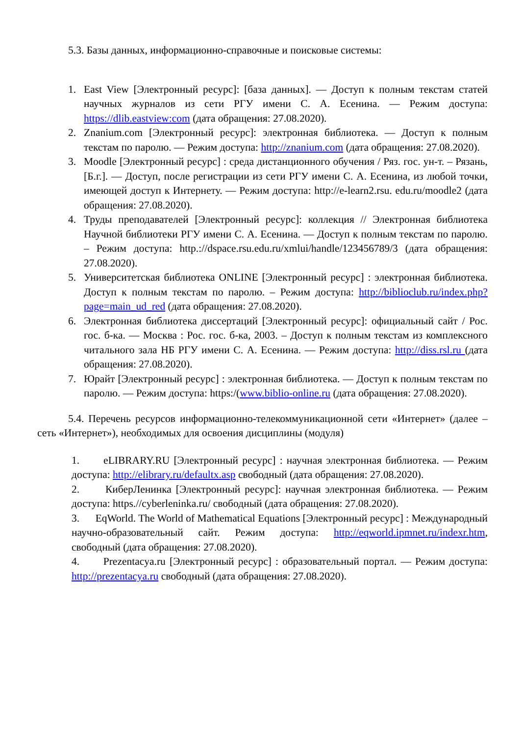5.3. Базы данных, информационно-справочные и поисковые системы:
1. East View [Электронный ресурс]: [база данных]. — Доступ к полным текстам статей научных журналов из сети РГУ имени С. А. Есенина. — Режим доступа: https://dlib.eastview:com (дата обращения: 27.08.2020).
2. Znanium.com [Электронный ресурс]: электронная библиотека. — Доступ к полным текстам по паролю. — Режим доступа: http://znanium.com (дата обращения: 27.08.2020).
3. Moodle [Электронный ресурс] : среда дистанционного обучения / Ряз. гос. ун-т. – Рязань, [Б.г.]. — Доступ, после регистрации из сети РГУ имени С. А. Есенина, из любой точки, имеющей доступ к Интернету. — Режим доступа: http://e-learn2.rsu. edu.ru/moodle2 (дата обращения: 27.08.2020).
4. Труды преподавателей [Электронный ресурс]: коллекция // Электронная библиотека Научной библиотеки РГУ имени С. А. Есенина. — Доступ к полным текстам по паролю. – Режим доступа: http.://dspace.rsu.edu.ru/xmlui/handle/123456789/3 (дата обращения: 27.08.2020).
5. Университетская библиотека ONLINE [Электронный ресурс] : электронная библиотека. Доступ к полным текстам по паролю. – Режим доступа: http://biblioclub.ru/index.php?page=main_ud_red (дата обращения: 27.08.2020).
6. Электронная библиотека диссертаций [Электронный ресурс]: официальный сайт / Рос. гос. б-ка. — Москва : Рос. гос. б-ка, 2003. – Доступ к полным текстам из комплексного читального зала НБ РГУ имени С. А. Есенина. — Режим доступа: http://diss.rsl.ru (дата обращения: 27.08.2020).
7. Юрайт [Электронный ресурс] : электронная библиотека. — Доступ к полным текстам по паролю. — Режим доступа: https:/(www.biblio-online.ru (дата обращения: 27.08.2020).
5.4. Перечень ресурсов информационно-телекоммуникационной сети «Интернет» (далее – сеть «Интернет»), необходимых для освоения дисциплины (модуля)
1. eLIBRARY.RU [Электронный ресурс] : научная электронная библиотека. — Режим доступа: http://elibrary.ru/defaultx.asp свободный (дата обращения: 27.08.2020).
2. КиберЛенинка [Электронный ресурс]: научная электронная библиотека. — Режим доступа: https.//cyberleninka.ru/ свободный (дата обращения: 27.08.2020).
3. EqWorld. The World of Mathematical Equations [Электронный ресурс] : Международный научно-образовательный сайт. Режим доступа: http://eqworld.ipmnet.ru/indexr.htm, свободный (дата обращения: 27.08.2020).
4. Prezentacya.ru [Электронный ресурс] : образовательный портал. — Режим доступа: http://prezentacya.ru свободный (дата обращения: 27.08.2020).